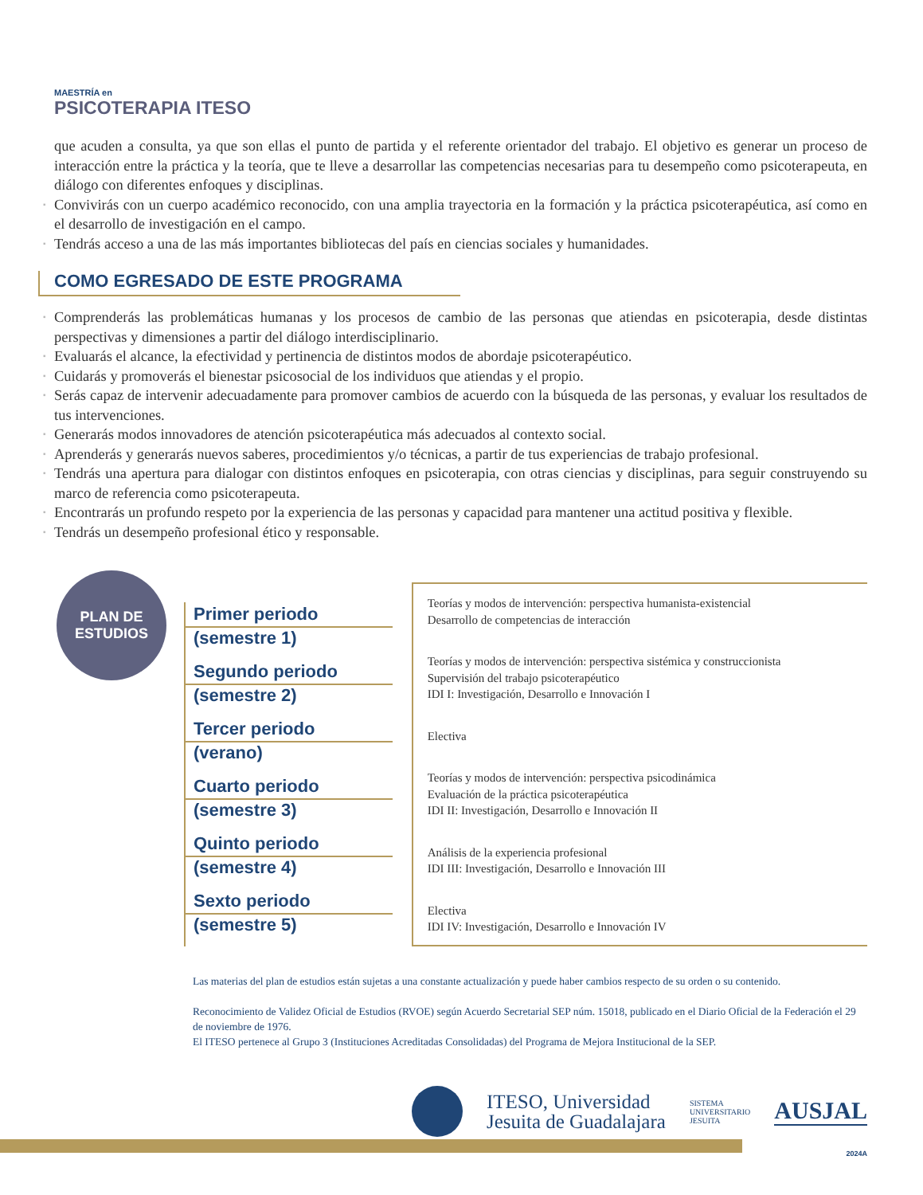MAESTRÍA en
PSICOTERAPIA ITESO
que acuden a consulta, ya que son ellas el punto de partida y el referente orientador del trabajo. El objetivo es generar un proceso de interacción entre la práctica y la teoría, que te lleve a desarrollar las competencias necesarias para tu desempeño como psicoterapeuta, en diálogo con diferentes enfoques y disciplinas.
▪ Convivirás con un cuerpo académico reconocido, con una amplia trayectoria en la formación y la práctica psicoterapéutica, así como en el desarrollo de investigación en el campo.
▪ Tendrás acceso a una de las más importantes bibliotecas del país en ciencias sociales y humanidades.
COMO EGRESADO DE ESTE PROGRAMA
▪ Comprenderás las problemáticas humanas y los procesos de cambio de las personas que atiendas en psicoterapia, desde distintas perspectivas y dimensiones a partir del diálogo interdisciplinario.
▪ Evaluarás el alcance, la efectividad y pertinencia de distintos modos de abordaje psicoterapéutico.
▪ Cuidarás y promoverás el bienestar psicosocial de los individuos que atiendas y el propio.
▪ Serás capaz de intervenir adecuadamente para promover cambios de acuerdo con la búsqueda de las personas, y evaluar los resultados de tus intervenciones.
▪ Generarás modos innovadores de atención psicoterapéutica más adecuados al contexto social.
▪ Aprenderás y generarás nuevos saberes, procedimientos y/o técnicas, a partir de tus experiencias de trabajo profesional.
▪ Tendrás una apertura para dialogar con distintos enfoques en psicoterapia, con otras ciencias y disciplinas, para seguir construyendo su marco de referencia como psicoterapeuta.
▪ Encontrarás un profundo respeto por la experiencia de las personas y capacidad para mantener una actitud positiva y flexible.
▪ Tendrás un desempeño profesional ético y responsable.
PLAN DE
ESTUDIOS
Primer periodo
(semestre 1)
Segundo periodo
(semestre 2)
Tercer periodo
(verano)
Cuarto periodo
(semestre 3)
Quinto periodo
(semestre 4)
Sexto periodo
(semestre 5)
Teorías y modos de intervención: perspectiva humanista-existencial
Desarrollo de competencias de interacción
Teorías y modos de intervención: perspectiva sistémica y construccionista
Supervisión del trabajo psicoterapéutico
IDI I: Investigación, Desarrollo e Innovación I
Electiva
Teorías y modos de intervención: perspectiva psicodinámica
Evaluación de la práctica psicoterapéutica
IDI II: Investigación, Desarrollo e Innovación II
Análisis de la experiencia profesional
IDI III: Investigación, Desarrollo e Innovación III
Electiva
IDI IV: Investigación, Desarrollo e Innovación IV
Las materias del plan de estudios están sujetas a una constante actualización y puede haber cambios respecto de su orden o su contenido.
Reconocimiento de Validez Oficial de Estudios (RVOE) según Acuerdo Secretarial SEP núm. 15018, publicado en el Diario Oficial de la Federación el 29 de noviembre de 1976.
El ITESO pertenece al Grupo 3 (Instituciones Acreditadas Consolidadas) del Programa de Mejora Institucional de la SEP.
ITESO, Universidad
Jesuita de Guadalajara
SISTEMA
UNIVERSITARIO
JESUITA
AUSJAL
2024A